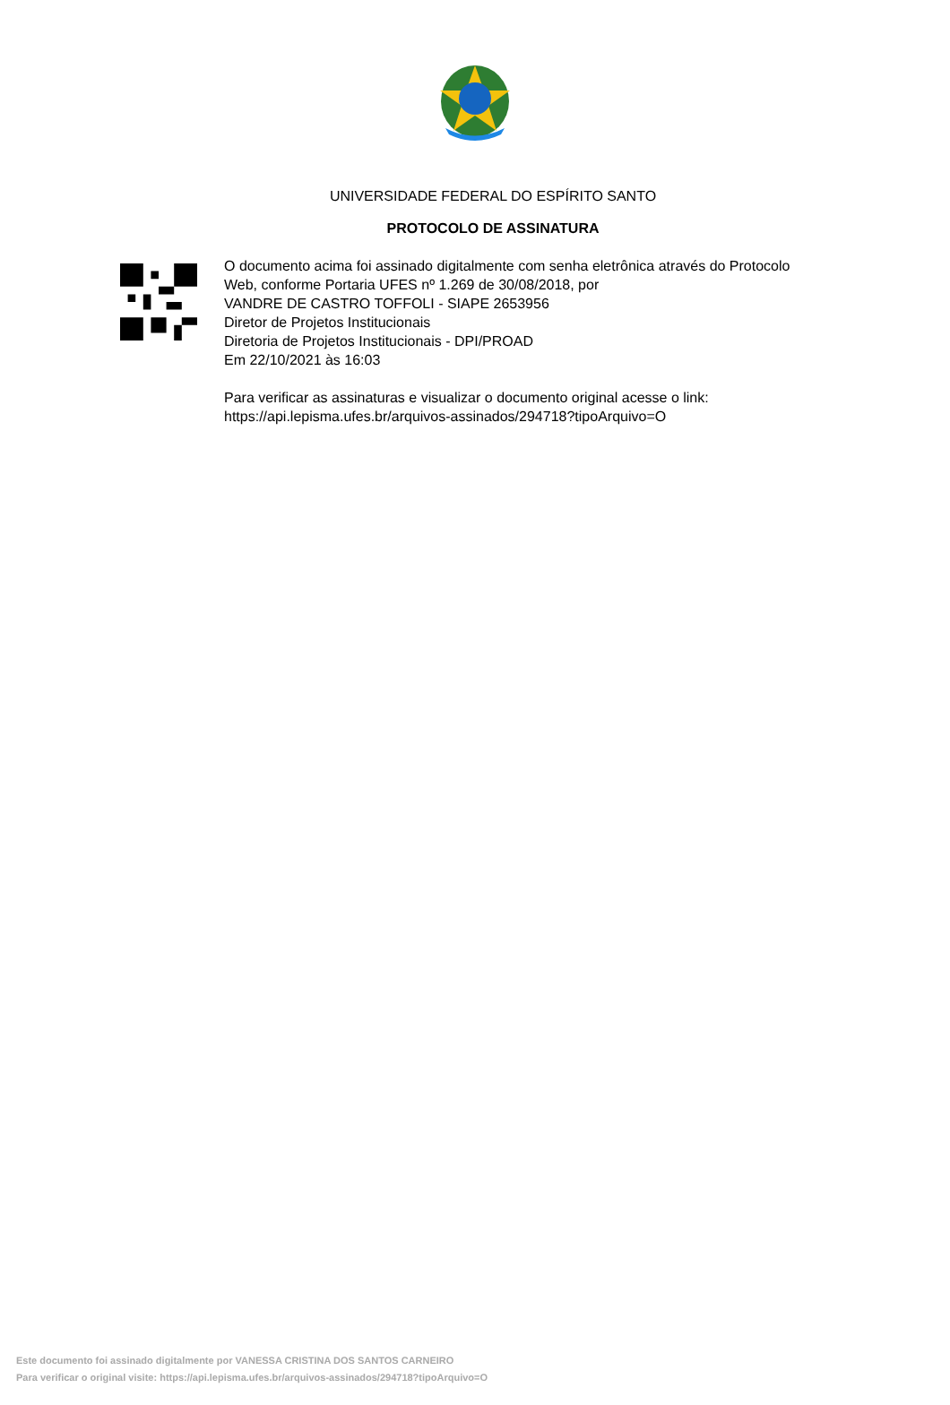UNIVERSIDADE FEDERAL DO ESPÍRITO SANTO
PROTOCOLO DE ASSINATURA
O documento acima foi assinado digitalmente com senha eletrônica através do Protocolo
Web, conforme Portaria UFES nº 1.269 de 30/08/2018, por
VANDRE DE CASTRO TOFFOLI - SIAPE 2653956
Diretor de Projetos Institucionais
Diretoria de Projetos Institucionais - DPI/PROAD
Em 22/10/2021 às 16:03
Para verificar as assinaturas e visualizar o documento original acesse o link:
https://api.lepisma.ufes.br/arquivos-assinados/294718?tipoArquivo=O
Este documento foi assinado digitalmente por VANESSA CRISTINA DOS SANTOS CARNEIRO
Para verificar o original visite: https://api.lepisma.ufes.br/arquivos-assinados/294718?tipoArquivo=O